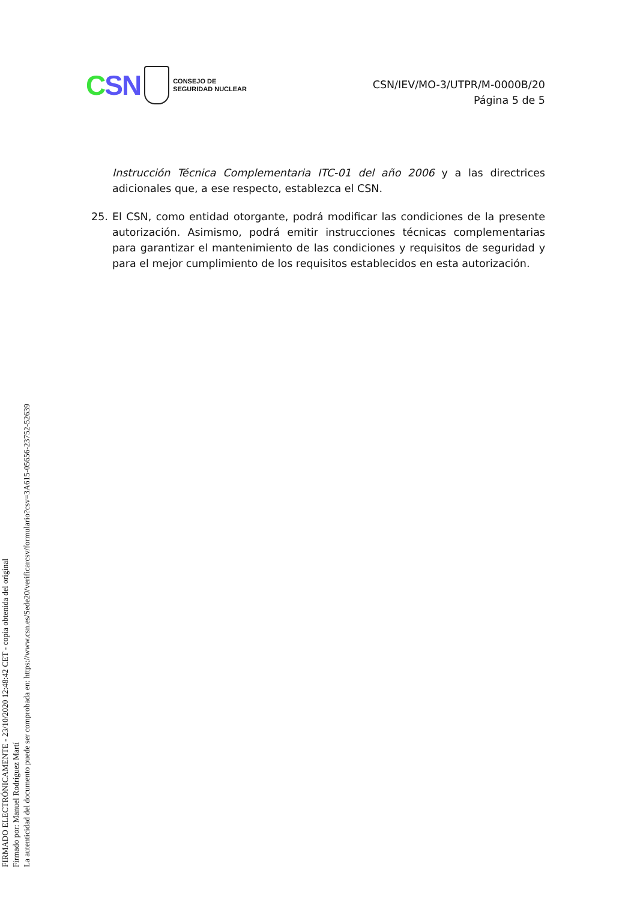CSN
CONSEJO DE
SEGURIDAD NUCLEAR
CSN/IEV/MO-3/UTPR/M-0000B/20
Página 5 de 5
Instrucción Técnica Complementaria ITC-01 del año 2006 y a las directrices adicionales que, a ese respecto, establezca el CSN.
25. El CSN, como entidad otorgante, podrá modificar las condiciones de la presente autorización. Asimismo, podrá emitir instrucciones técnicas complementarias para garantizar el mantenimiento de las condiciones y requisitos de seguridad y para el mejor cumplimiento de los requisitos establecidos en esta autorización.
FIRMADO ELECTRÓNICAMENTE - 23/10/2020 12:48:42 CET - copia obtenida del original
Firmado por: Manuel Rodríguez Martí
La autenticidad del documento puede ser comprobada en: https://www.csn.es/Sede20/verificarcsv/formulario?csv=3A615-05656-23752-52639